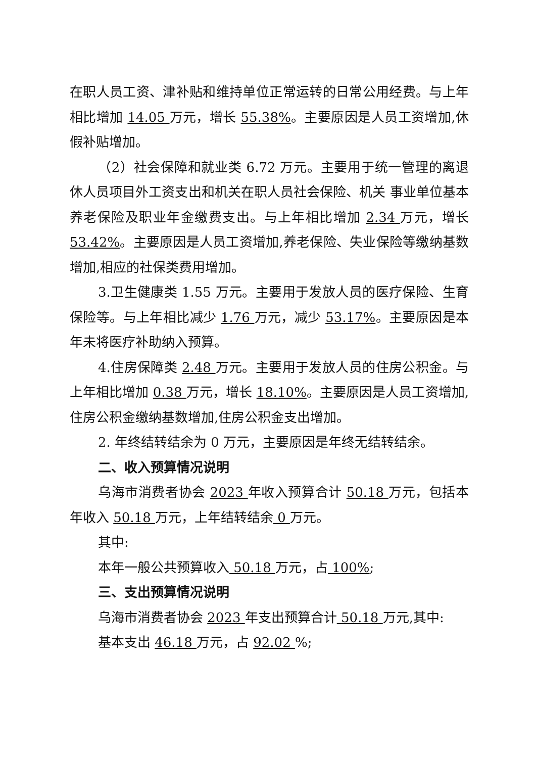在职人员工资、津补贴和维持单位正常运转的日常公用经费。与上年相比增加 14.05 万元，增长 55.38%。主要原因是人员工资增加,休假补贴增加。
（2）社会保障和就业类 6.72 万元。主要用于统一管理的离退休人员项目外工资支出和机关在职人员社会保险、机关 事业单位基本养老保险及职业年金缴费支出。与上年相比增加 2.34 万元，增长 53.42%。主要原因是人员工资增加,养老保险、失业保险等缴纳基数增加,相应的社保类费用增加。
3.卫生健康类 1.55 万元。主要用于发放人员的医疗保险、生育保险等。与上年相比减少 1.76 万元，减少 53.17%。主要原因是本年未将医疗补助纳入预算。
4.住房保障类 2.48 万元。主要用于发放人员的住房公积金。与上年相比增加 0.38 万元，增长 18.10%。主要原因是人员工资增加,住房公积金缴纳基数增加,住房公积金支出增加。
2. 年终结转结余为 0 万元，主要原因是年终无结转结余。
二、收入预算情况说明
乌海市消费者协会 2023 年收入预算合计 50.18 万元，包括本年收入 50.18 万元，上年结转结余 0 万元。
其中:
本年一般公共预算收入 50.18 万元，占 100%;
三、支出预算情况说明
乌海市消费者协会 2023 年支出预算合计 50.18 万元,其中:
基本支出 46.18 万元，占 92.02 %;